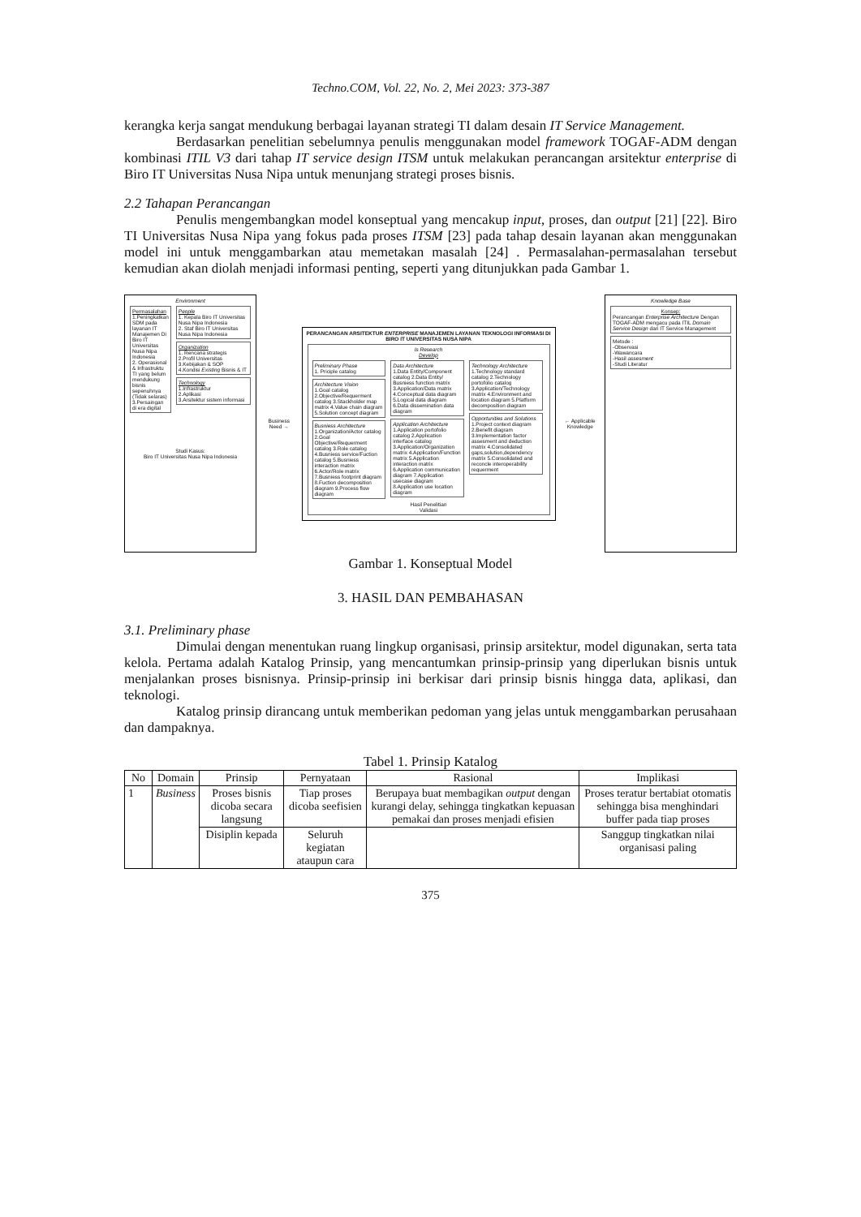Techno.COM, Vol. 22, No. 2, Mei 2023: 373-387
kerangka kerja sangat mendukung berbagai layanan strategi TI dalam desain IT Service Management.
Berdasarkan penelitian sebelumnya penulis menggunakan model framework TOGAF-ADM dengan kombinasi ITIL V3 dari tahap IT service design ITSM untuk melakukan perancangan arsitektur enterprise di Biro IT Universitas Nusa Nipa untuk menunjang strategi proses bisnis.
2.2 Tahapan Perancangan
Penulis mengembangkan model konseptual yang mencakup input, proses, dan output [21] [22]. Biro TI Universitas Nusa Nipa yang fokus pada proses ITSM [23] pada tahap desain layanan akan menggunakan model ini untuk menggambarkan atau memetakan masalah [24] . Permasalahan-permasalahan tersebut kemudian akan diolah menjadi informasi penting, seperti yang ditunjukkan pada Gambar 1.
Environment
Permasalahan
1.Peningkatkan SDM pada layanan IT Manajemen Di Biro IT Universitas Nusa Nipa Indonesia
2. Operasional & Infrastruktu TI yang belum mendukung bisnis sepenuhnya (Tidak selaras)
3.Persaingan di era digital
People
1. Kepala Biro IT Universitas Nusa Nipa Indonesia
2. Staf Biro IT Universitas Nusa Nipa Indonesia
Organization
1. Rencana strategis
2.Profil Universitas
3.Kebijakan & SOP
4.Kondisi Existing Bisnis & IT
Technology
1.Infrastruktur
2.Aplikasi
3.Arsitektur sistem informasi
Studi Kasus:
Biro IT Universitas Nusa Nipa Indonesia
Business Need →
PERANCANGAN ARSITEKTUR ENTERPRISE MANAJEMEN LAYANAN TEKNOLOGI INFORMASI DI BIRO IT UNIVERSITAS NUSA NIPA
Is Research
Develop
Preliminary Phase
1. Priciple catalog
Architecture Vision
1.Goal catalog 2.Objective/Requerment catalog 3.Stackholder map matrix 4.Value chain diagram 5.Solution concept diagram
Busniess Architecture
1.Organization/Actor catalog 2.Goal Objective/Requerment catalog 3.Role catalog 4.Busniess service/Fuction catalog 5.Busniess interaction matrix 6.Actor/Role matrix 7.Busniess footprint diagram 8.Fuction decomposition diagram 9.Process flow diagram
Data Architecture
1.Data Entity/Component catalog 2.Data Entity/ Busniess function matrix 3.Application/Data matrix 4.Conceptual data diagram 5.Logical data diagram 6.Data dissemination data diagram
Application Architecture
1.Application portofolio catalog 2.Application interface catalog 3.Application/Organization matrix 4.Application/Function matrix 5.Application interaction matrix 6.Application communication diagram 7.Application usecase diagram 8.Application use location diagram
Technology Architecture
1.Technology standard catalog 2.Technology portofolio catalog 3.Application/Technology matrix 4.Environment and location diagram 5.Platform decomposition diagram
Opportunities and Solutions
1.Project context diagram 2.Benefit diagram 3.Implementation factor assesment and deduction matrix 4.Consolidated gaps,solution,dependency matrix 5.Consolidated and reconcle interoperability requerment
Hasil Penelitian
Validasi
← Applicable Knowledge
Knowledge Base
Konsep:
Perancangan Enterprise Architecture Dengan TOGAF-ADM mengacu pada ITIL Domain Service Design dari IT Service Management
Metode :
-Observasi
-Wawancara
-Hasil assesment
-Studi Literatur
Gambar 1. Konseptual Model
3. HASIL DAN PEMBAHASAN
3.1. Preliminary phase
Dimulai dengan menentukan ruang lingkup organisasi, prinsip arsitektur, model digunakan, serta tata kelola. Pertama adalah Katalog Prinsip, yang mencantumkan prinsip-prinsip yang diperlukan bisnis untuk menjalankan proses bisnisnya. Prinsip-prinsip ini berkisar dari prinsip bisnis hingga data, aplikasi, dan teknologi.
Katalog prinsip dirancang untuk memberikan pedoman yang jelas untuk menggambarkan perusahaan dan dampaknya.
Tabel 1. Prinsip Katalog
| No | Domain | Prinsip | Pernyataan | Rasional | Implikasi |
| --- | --- | --- | --- | --- | --- |
| 1 | Business | Proses bisnis dicoba secara langsung | Tiap proses dicoba seefisien | Berupaya buat membagikan output dengan kurangi delay, sehingga tingkatkan kepuasan pemakai dan proses menjadi efisien | Proses teratur bertabiat otomatis sehingga bisa menghindari buffer pada tiap proses |
| | | Disiplin kepada | Seluruh kegiatan ataupun cara | | Sanggup tingkatkan nilai organisasi paling |
375